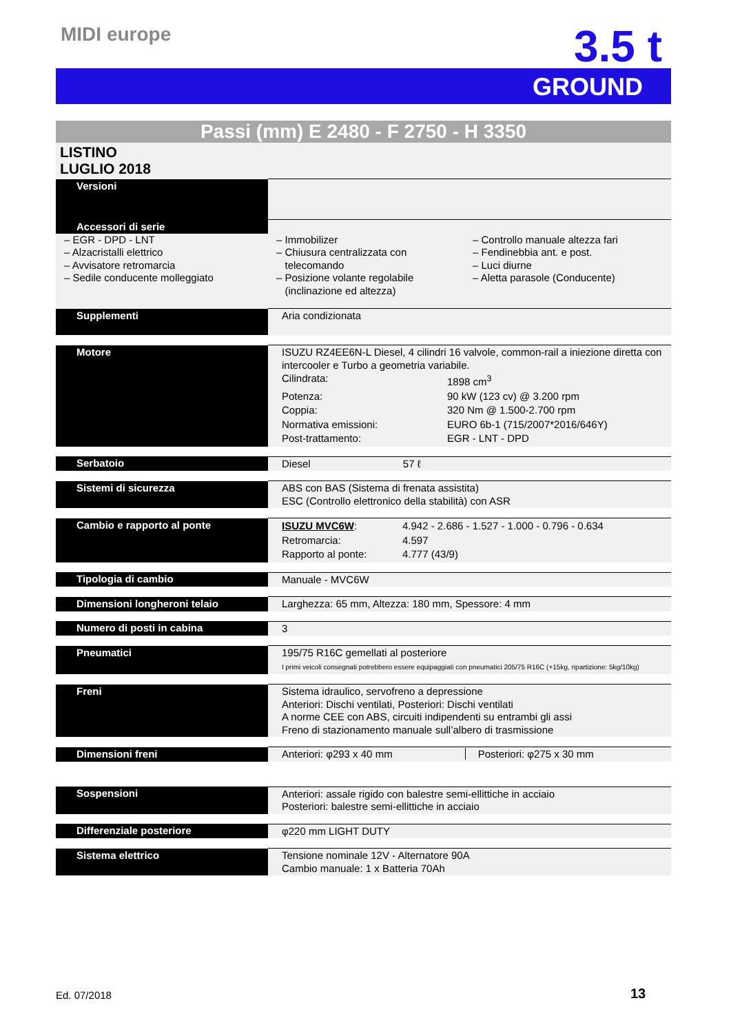MIDI europe 3.5 t
GROUND
Passi (mm) E 2480 - F 2750 - H 3350
LISTINO
LUGLIO 2018
| Versioni | |
| Accessori di serie | |
| – EGR - DPD - LNT – Alzacristalli elettrico – Avvisatore retromarcia – Sedile conducente molleggiato – Immobilizer – Chiusura centralizzata con telecomando – Posizione volante regolabile (inclinazione ed altezza) – Controllo manuale altezza fari – Fendinebbia ant. e post. – Luci diurne – Aletta parasole (Conducente) | |
| Supplementi | Aria condizionata |
| Motore | ISUZU RZ4EE6N-L Diesel, 4 cilindri 16 valvole, common-rail a iniezione diretta con intercooler e Turbo a geometria variabile. / Cilindrata: / 1898 cm<sup>3</sup> / / Potenza: / 90 kW (123 cv) @ 3.200 rpm / / Coppia: / 320 Nm @ 1.500-2.700 rpm / / Normativa emissioni: / EURO 6b-1 (715/2007*2016/646Y) / / Post-trattamento: / EGR - LNT - DPD / |
| Serbatoio | Diesel 57 ℓ |
| Sistemi di sicurezza | ABS con BAS (Sistema di frenata assistita) ESC (Controllo elettronico della stabilità) con ASR |
| Cambio e rapporto al ponte | / ISUZU MVC6W : / 4.942 - 2.686 - 1.527 - 1.000 - 0.796 - 0.634 / / Retromarcia: / 4.597 / / Rapporto al ponte: / 4.777 (43/9) / |
| Tipologia di cambio | Manuale - MVC6W |
| Dimensioni longheroni telaio | Larghezza: 65 mm, Altezza: 180 mm, Spessore: 4 mm |
| Numero di posti in cabina | 3 |
| Pneumatici | 195/75 R16C gemellati al posteriore I primi veicoli consegnati potrebbero essere equipaggiati con pneumatici 205/75 R16C (+15kg, ripartizione: 5kg/10kg) |
| Freni | Sistema idraulico, servofreno a depressione Anteriori: Dischi ventilati, Posteriori: Dischi ventilati A norme CEE con ABS, circuiti indipendenti su entrambi gli assi Freno di stazionamento manuale sull’albero di trasmissione |
| Dimensioni freni | Anteriori: φ293 x 40 mm Posteriori: φ275 x 30 mm |
| Sospensioni | Anteriori: assale rigido con balestre semi-ellittiche in acciaio Posteriori: balestre semi-ellittiche in acciaio |
| Differenziale posteriore | φ220 mm LIGHT DUTY |
| Sistema elettrico | Tensione nominale 12V - Alternatore 90A Cambio manuale: 1 x Batteria 70Ah |
Ed. 07/2018 13